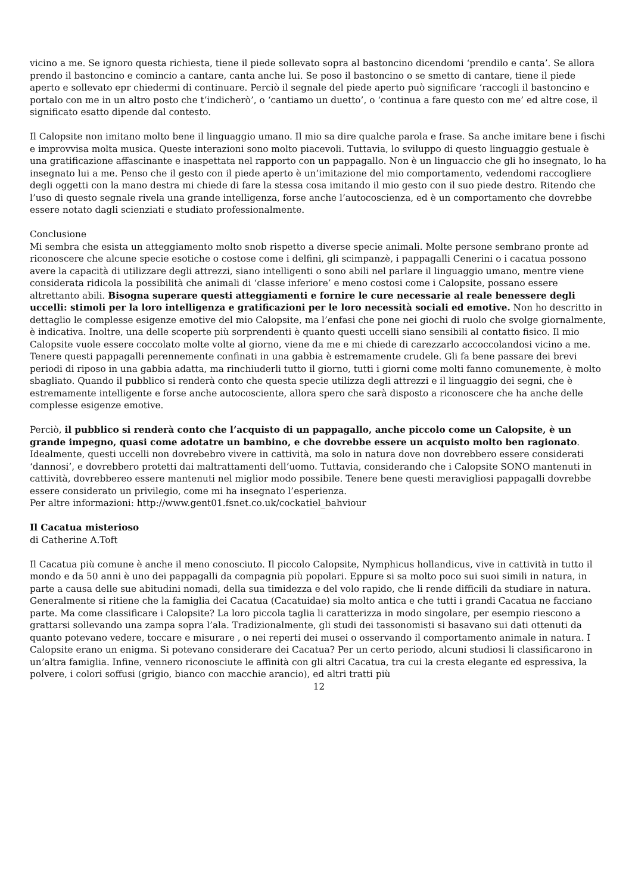vicino a me. Se ignoro questa richiesta, tiene il piede sollevato sopra al bastoncino dicendomi ‘prendilo e canta’. Se allora prendo il bastoncino e comincio a cantare, canta anche lui. Se poso il bastoncino o se smetto di cantare, tiene il piede aperto e sollevato epr chiedermi di continuare. Perciò il segnale del piede aperto può significare ‘raccogli il bastoncino e portalo con me in un altro posto che t’indicherò’, o ‘cantiamo un duetto’, o ‘continua a fare questo con me’ ed altre cose, il significato esatto dipende dal contesto.
Il Calopsite non imitano molto bene il linguaggio umano. Il mio sa dire qualche parola e frase. Sa anche imitare bene i fischi e improvvisa molta musica. Queste interazioni sono molto piacevoli. Tuttavia, lo sviluppo di questo linguaggio gestuale è una gratificazione affascinante e inaspettata nel rapporto con un pappagallo. Non è un linguaccio che gli ho insegnato, lo ha insegnato lui a me. Penso che il gesto con il piede aperto è un’imitazione del mio comportamento, vedendomi raccogliere degli oggetti con la mano destra mi chiede di fare la stessa cosa imitando il mio gesto con il suo piede destro. Ritendo che l’uso di questo segnale rivela una grande intelligenza, forse anche l’autocoscienza, ed è un comportamento che dovrebbe essere notato dagli scienziati e studiato professionalmente.
Conclusione
Mi sembra che esista un atteggiamento molto snob rispetto a diverse specie animali. Molte persone sembrano pronte ad riconoscere che alcune specie esotiche o costose come i delfini, gli scimpanzè, i pappagalli Cenerini o i cacatua possono avere la capacità di utilizzare degli attrezzi, siano intelligenti o sono abili nel parlare il linguaggio umano, mentre viene considerata ridicola la possibilità che animali di ‘classe inferiore’ e meno costosi come i Calopsite, possano essere altrettanto abili. Bisogna superare questi atteggiamenti e fornire le cure necessarie al reale benessere degli uccelli: stimoli per la loro intelligenza e gratificazioni per le loro necessità sociali ed emotive. Non ho descritto in dettaglio le complesse esigenze emotive del mio Calopsite, ma l’enfasi che pone nei giochi di ruolo che svolge giornalmente, è indicativa. Inoltre, una delle scoperte più sorprendenti è quanto questi uccelli siano sensibili al contatto fisico. Il mio Calopsite vuole essere coccolato molte volte al giorno, viene da me e mi chiede di carezzarlo accoccolandosi vicino a me. Tenere questi pappagalli perennemente confinati in una gabbia è estremamente crudele. Gli fa bene passare dei brevi periodi di riposo in una gabbia adatta, ma rinchiuderli tutto il giorno, tutti i giorni come molti fanno comunemente, è molto sbagliato. Quando il pubblico si renderà conto che questa specie utilizza degli attrezzi e il linguaggio dei segni, che è estremamente intelligente e forse anche autocosciente, allora spero che sarà disposto a riconoscere che ha anche delle complesse esigenze emotive.
Perciò, il pubblico si renderà conto che l’acquisto di un pappagallo, anche piccolo come un Calopsite, è un grande impegno, quasi come adotatre un bambino, e che dovrebbe essere un acquisto molto ben ragionato. Idealmente, questi uccelli non dovrebebro vivere in cattività, ma solo in natura dove non dovrebbero essere considerati ‘dannosi’, e dovrebbero protetti dai maltrattamenti dell’uomo. Tuttavia, considerando che i Calopsite SONO mantenuti in cattività, dovrebbereo essere mantenuti nel miglior modo possibile. Tenere bene questi meravigliosi pappagalli dovrebbe essere considerato un privilegio, come mi ha insegnato l’esperienza.
Per altre informazioni: http://www.gent01.fsnet.co.uk/cockatiel_bahviour
Il Cacatua misterioso
di Catherine A.Toft
Il Cacatua più comune è anche il meno conosciuto. Il piccolo Calopsite, Nymphicus hollandicus, vive in cattività in tutto il mondo e da 50 anni è uno dei pappagalli da compagnia più popolari. Eppure si sa molto poco sui suoi simili in natura, in parte a causa delle sue abitudini nomadi, della sua timidezza e del volo rapido, che li rende difficili da studiare in natura. Generalmente si ritiene che la famiglia dei Cacatua (Cacatuidae) sia molto antica e che tutti i grandi Cacatua ne facciano parte. Ma come classificare i Calopsite? La loro piccola taglia li caratterizza in modo singolare, per esempio riescono a grattarsi sollevando una zampa sopra l’ala. Tradizionalmente, gli studi dei tassonomisti si basavano sui dati ottenuti da quanto potevano vedere, toccare e misurare , o nei reperti dei musei o osservando il comportamento animale in natura. I Calopsite erano un enigma. Si potevano considerare dei Cacatua? Per un certo periodo, alcuni studiosi li classificarono in un’altra famiglia. Infine, vennero riconosciute le affinità con gli altri Cacatua, tra cui la cresta elegante ed espressiva, la polvere, i colori soffusi (grigio, bianco con macchie arancio), ed altri tratti più
12